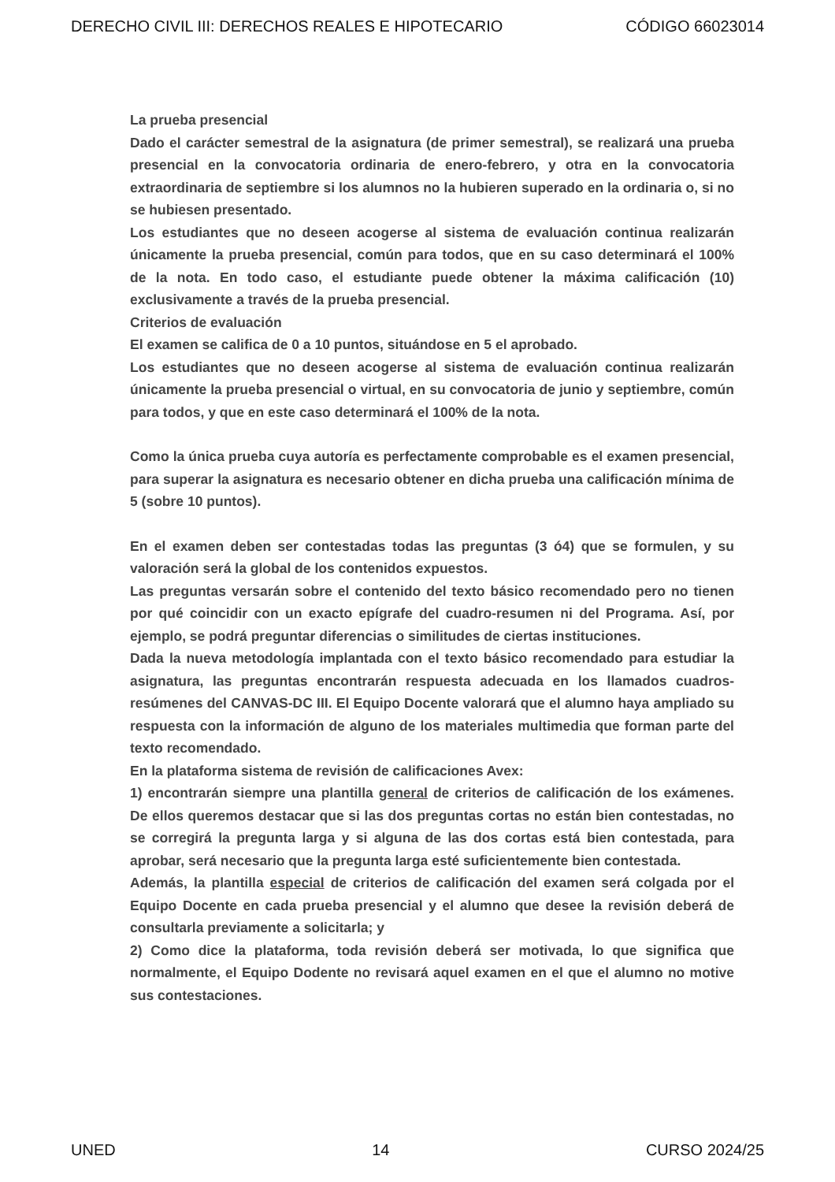DERECHO CIVIL III: DERECHOS REALES E HIPOTECARIO CÓDIGO 66023014
La prueba presencial
Dado el carácter semestral de la asignatura (de primer semestral), se realizará una prueba presencial en la convocatoria ordinaria de enero-febrero, y otra en la convocatoria extraordinaria de septiembre si los alumnos no la hubieren superado en la ordinaria o, si no se hubiesen presentado.
Los estudiantes que no deseen acogerse al sistema de evaluación continua realizarán únicamente la prueba presencial, común para todos, que en su caso determinará el 100% de la nota. En todo caso, el estudiante puede obtener la máxima calificación (10) exclusivamente a través de la prueba presencial.
Criterios de evaluación
El examen se califica de 0 a 10 puntos, situándose en 5 el aprobado.
Los estudiantes que no deseen acogerse al sistema de evaluación continua realizarán únicamente la prueba presencial o virtual, en su convocatoria de junio y septiembre, común para todos, y que en este caso determinará el 100% de la nota.
Como la única prueba cuya autoría es perfectamente comprobable es el examen presencial, para superar la asignatura es necesario obtener en dicha prueba una calificación mínima de 5 (sobre 10 puntos).
En el examen deben ser contestadas todas las preguntas (3 ó4) que se formulen, y su valoración será la global de los contenidos expuestos.
Las preguntas versarán sobre el contenido del texto básico recomendado pero no tienen por qué coincidir con un exacto epígrafe del cuadro-resumen ni del Programa. Así, por ejemplo, se podrá preguntar diferencias o similitudes de ciertas instituciones.
Dada la nueva metodología implantada con el texto básico recomendado para estudiar la asignatura, las preguntas encontrarán respuesta adecuada en los llamados cuadros-resúmenes del CANVAS-DC III. El Equipo Docente valorará que el alumno haya ampliado su respuesta con la información de alguno de los materiales multimedia que forman parte del texto recomendado.
En la plataforma sistema de revisión de calificaciones Avex:
1) encontrarán siempre una plantilla general de criterios de calificación de los exámenes. De ellos queremos destacar que si las dos preguntas cortas no están bien contestadas, no se corregirá la pregunta larga y si alguna de las dos cortas está bien contestada, para aprobar, será necesario que la pregunta larga esté suficientemente bien contestada.
Además, la plantilla especial de criterios de calificación del examen será colgada por el Equipo Docente en cada prueba presencial y el alumno que desee la revisión deberá de consultarla previamente a solicitarla; y
2) Como dice la plataforma, toda revisión deberá ser motivada, lo que significa que normalmente, el Equipo Dodente no revisará aquel examen en el que el alumno no motive sus contestaciones.
UNED 14 CURSO 2024/25